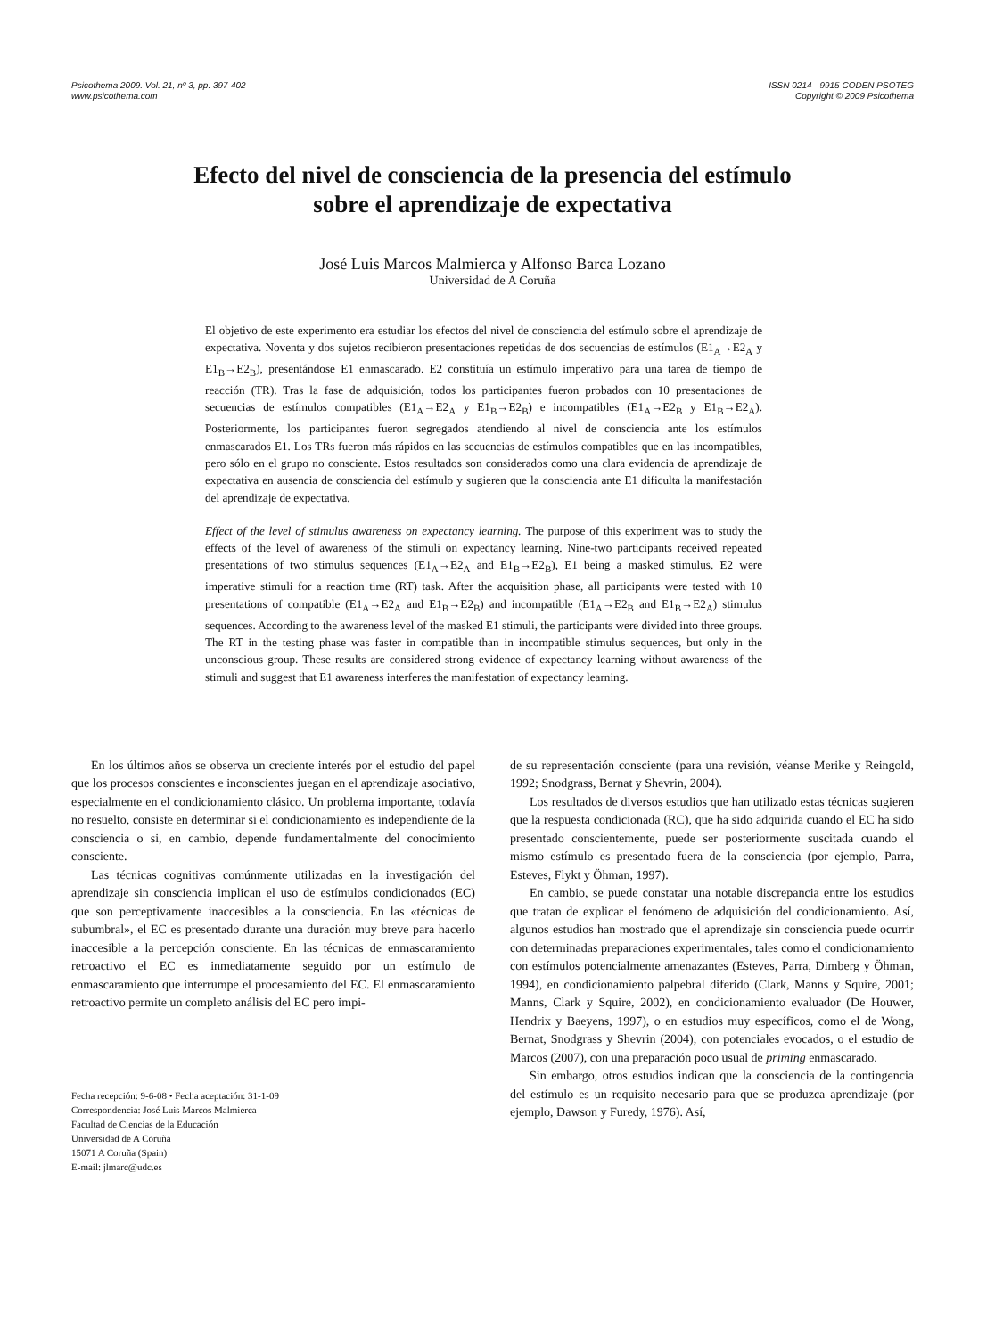Psicothema 2009. Vol. 21, nº 3, pp. 397-402
www.psicothema.com
ISSN 0214 - 9915 CODEN PSOTEG
Copyright © 2009 Psicothema
Efecto del nivel de consciencia de la presencia del estímulo
sobre el aprendizaje de expectativa
José Luis Marcos Malmierca y Alfonso Barca Lozano
Universidad de A Coruña
El objetivo de este experimento era estudiar los efectos del nivel de consciencia del estímulo sobre el aprendizaje de expectativa. Noventa y dos sujetos recibieron presentaciones repetidas de dos secuencias de estímulos (E1<sub>A</sub>→E2<sub>A</sub> y E1<sub>B</sub>→E2<sub>B</sub>), presentándose E1 enmascarado. E2 constituía un estímulo imperativo para una tarea de tiempo de reacción (TR). Tras la fase de adquisición, todos los participantes fueron probados con 10 presentaciones de secuencias de estímulos compatibles (E1<sub>A</sub>→E2<sub>A</sub> y E1<sub>B</sub>→E2<sub>B</sub>) e incompatibles (E1<sub>A</sub>→E2<sub>B</sub> y E1<sub>B</sub>→E2<sub>A</sub>). Posteriormente, los participantes fueron segregados atendiendo al nivel de consciencia ante los estímulos enmascarados E1. Los TRs fueron más rápidos en las secuencias de estímulos compatibles que en las incompatibles, pero sólo en el grupo no consciente. Estos resultados son considerados como una clara evidencia de aprendizaje de expectativa en ausencia de consciencia del estímulo y sugieren que la consciencia ante E1 dificulta la manifestación del aprendizaje de expectativa.
Effect of the level of stimulus awareness on expectancy learning. The purpose of this experiment was to study the effects of the level of awareness of the stimuli on expectancy learning. Nine-two participants received repeated presentations of two stimulus sequences (E1<sub>A</sub>→E2<sub>A</sub> and E1<sub>B</sub>→E2<sub>B</sub>), E1 being a masked stimulus. E2 were imperative stimuli for a reaction time (RT) task. After the acquisition phase, all participants were tested with 10 presentations of compatible (E1<sub>A</sub>→E2<sub>A</sub> and E1<sub>B</sub>→E2<sub>B</sub>) and incompatible (E1<sub>A</sub>→E2<sub>B</sub> and E1<sub>B</sub>→E2<sub>A</sub>) stimulus sequences. According to the awareness level of the masked E1 stimuli, the participants were divided into three groups. The RT in the testing phase was faster in compatible than in incompatible stimulus sequences, but only in the unconscious group. These results are considered strong evidence of expectancy learning without awareness of the stimuli and suggest that E1 awareness interferes the manifestation of expectancy learning.
En los últimos años se observa un creciente interés por el estudio del papel que los procesos conscientes e inconscientes juegan en el aprendizaje asociativo, especialmente en el condicionamiento clásico. Un problema importante, todavía no resuelto, consiste en determinar si el condicionamiento es independiente de la consciencia o si, en cambio, depende fundamentalmente del conocimiento consciente.
Las técnicas cognitivas comúnmente utilizadas en la investigación del aprendizaje sin consciencia implican el uso de estímulos condicionados (EC) que son perceptivamente inaccesibles a la consciencia. En las «técnicas de subumbral», el EC es presentado durante una duración muy breve para hacerlo inaccesible a la percepción consciente. En las técnicas de enmascaramiento retroactivo el EC es inmediatamente seguido por un estímulo de enmascaramiento que interrumpe el procesamiento del EC. El enmascaramiento retroactivo permite un completo análisis del EC pero impi-
Fecha recepción: 9-6-08 • Fecha aceptación: 31-1-09
Correspondencia: José Luis Marcos Malmierca
Facultad de Ciencias de la Educación
Universidad de A Coruña
15071 A Coruña (Spain)
E-mail: jlmarc@udc.es
de su representación consciente (para una revisión, véanse Merike y Reingold, 1992; Snodgrass, Bernat y Shevrin, 2004).
Los resultados de diversos estudios que han utilizado estas técnicas sugieren que la respuesta condicionada (RC), que ha sido adquirida cuando el EC ha sido presentado conscientemente, puede ser posteriormente suscitada cuando el mismo estímulo es presentado fuera de la consciencia (por ejemplo, Parra, Esteves, Flykt y Öhman, 1997).
En cambio, se puede constatar una notable discrepancia entre los estudios que tratan de explicar el fenómeno de adquisición del condicionamiento. Así, algunos estudios han mostrado que el aprendizaje sin consciencia puede ocurrir con determinadas preparaciones experimentales, tales como el condicionamiento con estímulos potencialmente amenazantes (Esteves, Parra, Dimberg y Öhman, 1994), en condicionamiento palpebral diferido (Clark, Manns y Squire, 2001; Manns, Clark y Squire, 2002), en condicionamiento evaluador (De Houwer, Hendrix y Baeyens, 1997), o en estudios muy específicos, como el de Wong, Bernat, Snodgrass y Shevrin (2004), con potenciales evocados, o el estudio de Marcos (2007), con una preparación poco usual de priming enmascarado.
Sin embargo, otros estudios indican que la consciencia de la contingencia del estímulo es un requisito necesario para que se produzca aprendizaje (por ejemplo, Dawson y Furedy, 1976). Así,